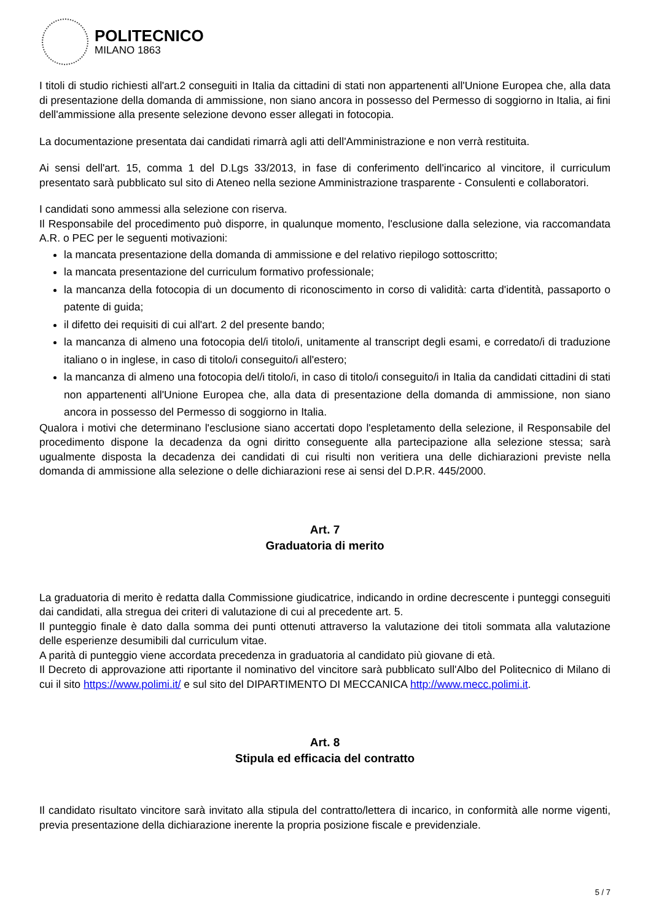POLITECNICO
MILANO 1863
I titoli di studio richiesti all'art.2 conseguiti in Italia da cittadini di stati non appartenenti all'Unione Europea che, alla data di presentazione della domanda di ammissione, non siano ancora in possesso del Permesso di soggiorno in Italia, ai fini dell'ammissione alla presente selezione devono esser allegati in fotocopia.
La documentazione presentata dai candidati rimarrà agli atti dell'Amministrazione e non verrà restituita.
Ai sensi dell'art. 15, comma 1 del D.Lgs 33/2013, in fase di conferimento dell'incarico al vincitore, il curriculum presentato sarà pubblicato sul sito di Ateneo nella sezione Amministrazione trasparente - Consulenti e collaboratori.
I candidati sono ammessi alla selezione con riserva.
Il Responsabile del procedimento può disporre, in qualunque momento, l'esclusione dalla selezione, via raccomandata A.R. o PEC per le seguenti motivazioni:
la mancata presentazione della domanda di ammissione e del relativo riepilogo sottoscritto;
la mancata presentazione del curriculum formativo professionale;
la mancanza della fotocopia di un documento di riconoscimento in corso di validità: carta d'identità, passaporto o patente di guida;
il difetto dei requisiti di cui all'art. 2 del presente bando;
la mancanza di almeno una fotocopia del/i titolo/i, unitamente al transcript degli esami, e corredato/i di traduzione italiano o in inglese, in caso di titolo/i conseguito/i all'estero;
la mancanza di almeno una fotocopia del/i titolo/i, in caso di titolo/i conseguito/i in Italia da candidati cittadini di stati non appartenenti all'Unione Europea che, alla data di presentazione della domanda di ammissione, non siano ancora in possesso del Permesso di soggiorno in Italia.
Qualora i motivi che determinano l'esclusione siano accertati dopo l'espletamento della selezione, il Responsabile del procedimento dispone la decadenza da ogni diritto conseguente alla partecipazione alla selezione stessa; sarà ugualmente disposta la decadenza dei candidati di cui risulti non veritiera una delle dichiarazioni previste nella domanda di ammissione alla selezione o delle dichiarazioni rese ai sensi del D.P.R. 445/2000.
Art. 7
Graduatoria di merito
La graduatoria di merito è redatta dalla Commissione giudicatrice, indicando in ordine decrescente i punteggi conseguiti dai candidati, alla stregua dei criteri di valutazione di cui al precedente art. 5.
Il punteggio finale è dato dalla somma dei punti ottenuti attraverso la valutazione dei titoli sommata alla valutazione delle esperienze desumibili dal curriculum vitae.
A parità di punteggio viene accordata precedenza in graduatoria al candidato più giovane di età.
Il Decreto di approvazione atti riportante il nominativo del vincitore sarà pubblicato sull'Albo del Politecnico di Milano di cui il sito https://www.polimi.it/ e sul sito del DIPARTIMENTO DI MECCANICA http://www.mecc.polimi.it.
Art. 8
Stipula ed efficacia del contratto
Il candidato risultato vincitore sarà invitato alla stipula del contratto/lettera di incarico, in conformità alle norme vigenti, previa presentazione della dichiarazione inerente la propria posizione fiscale e previdenziale.
5 / 7